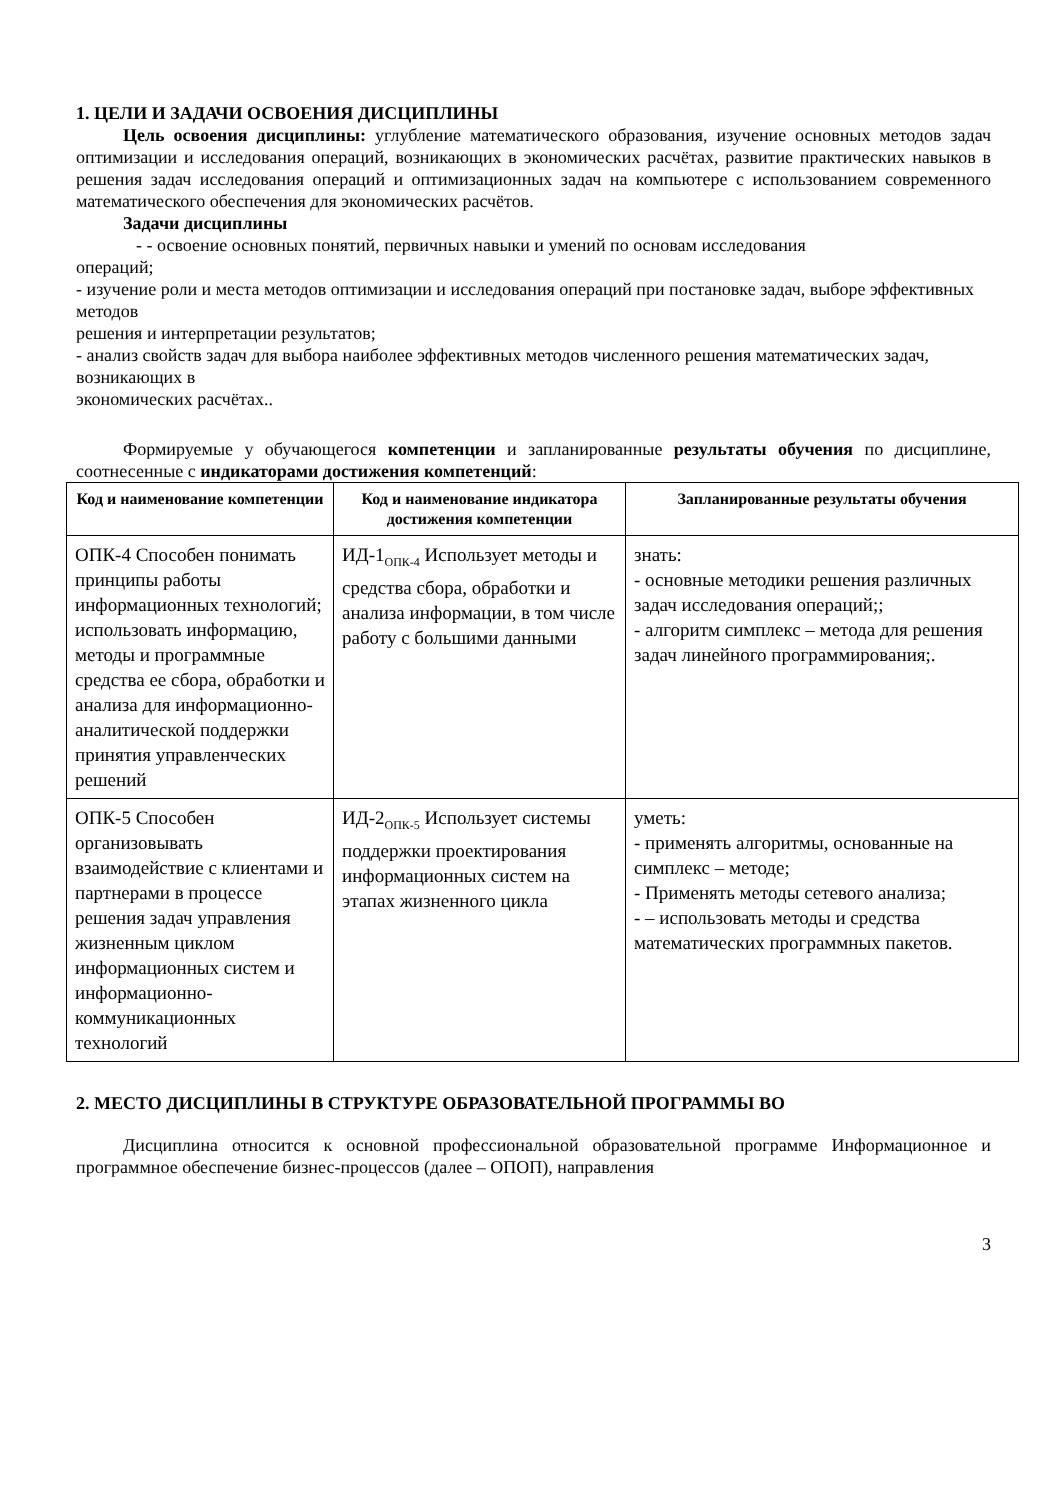1. ЦЕЛИ И ЗАДАЧИ ОСВОЕНИЯ ДИСЦИПЛИНЫ
Цель освоения дисциплины: углубление математического образования, изучение основных методов задач оптимизации и исследования операций, возникающих в экономических расчётах, развитие практических навыков в решения задач исследования операций и оптимизационных задач на компьютере с использованием современного математического обеспечения для экономических расчётов.
Задачи дисциплины
- - освоение основных понятий, первичных навыки и умений по основам исследования
операций;
- изучение роли и места методов оптимизации и исследования операций при постановке задач, выборе эффективных методов
решения и интерпретации результатов;
- анализ свойств задач для выбора наиболее эффективных методов численного решения математических задач, возникающих в
экономических расчётах..
Формируемые у обучающегося компетенции и запланированные результаты обучения по дисциплине, соотнесенные с индикаторами достижения компетенций:
| Код и наименование компетенции | Код и наименование индикатора достижения компетенции | Запланированные результаты обучения |
| --- | --- | --- |
| ОПК-4 Способен понимать принципы работы информационных технологий; использовать информацию, методы и программные средства ее сбора, обработки и анализа для информационно-аналитической поддержки принятия управленческих решений | ИД-1<sub>ОПК-4</sub> Использует методы и средства сбора, обработки и анализа информации, в том числе работу с большими данными | знать: - основные методики решения различных задач исследования операций;; - алгоритм симплекс – метода для решения задач линейного программирования;. |
| ОПК-5 Способен организовывать взаимодействие с клиентами и партнерами в процессе решения задач управления жизненным циклом информационных систем и информационно-коммуникационных технологий | ИД-2<sub>ОПК-5</sub> Использует системы поддержки проектирования информационных систем на этапах жизненного цикла | уметь: - применять алгоритмы, основанные на симплекс – методе; - Применять методы сетевого анализа; - – использовать методы и средства математических программных пакетов. |
2. МЕСТО ДИСЦИПЛИНЫ В СТРУКТУРЕ ОБРАЗОВАТЕЛЬНОЙ ПРОГРАММЫ ВО
Дисциплина относится к основной профессиональной образовательной программе Информационное и программное обеспечение бизнес-процессов (далее – ОПОП), направления
3